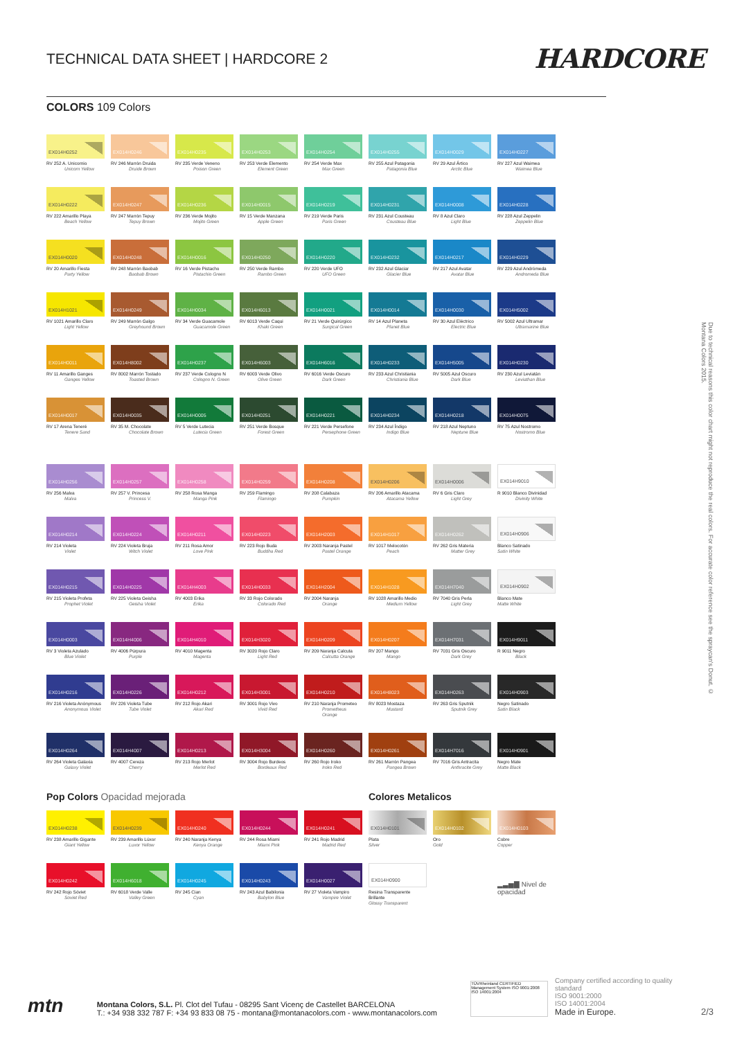TECHNICAL DATA SHEET | HARDCORE 2
HARDCORE
COLORS 109 Colors
EX014H0252
RV 252 A. Unicornio
Unicorn Yellow
EX014H0246
RV 246 Marrón Druida
Druide Brown
EX014H0235
RV 235 Verde Veneno
Poison Green
EX014H0253
RV 253 Verde Elemento
Element Green
EX014H0254
RV 254 Verde Max
Max Green
EX014H0255
RV 255 Azul Patagonia
Patagonia Blue
EX014H0029
RV 29 Azul Ártico
Arctic Blue
EX014H0227
RV 227 Azul Waimea
Waimea Blue
EX014H0222
RV 222 Amarillo Playa
Beach Yellow
EX014H0247
RV 247 Marrón Tepuy
Tepuy Brown
EX014H0236
RV 236 Verde Mojito
Mojito Green
EX014H0015
RV 15 Verde Manzana
Apple Green
EX014H0219
RV 219 Verde Paris
Paris Green
EX014H0231
RV 231 Azul Cousteau
Cousteau Blue
EX014H0008
RV 8 Azul Claro
Light Blue
EX014H0228
RV 228 Azul Zeppelin
Zeppelin Blue
EX014H0020
RV 20 Amarillo Fiesta
Party Yellow
EX014H0248
RV 248 Marrón Baobab
Baobab Brown
EX014H0016
RV 16 Verde Pistacho
Pistachio Green
EX014H0250
RV 250 Verde Rambo
Rambo Green
EX014H0220
RV 220 Verde UFO
UFO Green
EX014H0232
RV 232 Azul Glaciar
Glacier Blue
EX014H0217
RV 217 Azul Avatar
Avatar Blue
EX014H0229
RV 229 Azul Andrómeda
Andromeda Blue
EX014H1021
RV 1021 Amarillo Claro
Light Yellow
EX014H0249
RV 249 Marrón Galgo
Greyhound Brown
EX014H0034
RV 34 Verde Guacamole
Guacamole Green
EX014H6013
RV 6013 Verde Caqui
Khaki Green
EX014H0021
RV 21 Verde Quirúrgico
Surgical Green
EX014H0014
RV 14 Azul Planeta
Planet Blue
EX014H0030
RV 30 Azul Eléctrico
Electric Blue
EX014H5002
RV 5002 Azul Ultramar
Ultramarine Blue
EX014H0011
RV 11 Amarillo Ganges
Ganges Yellow
EX014H8002
RV 8002 Marrón Tostado
Toasted Brown
EX014H0237
RV 237 Verde Cologno N
Cologno N. Green
EX014H6003
RV 6003 Verde Olivo
Olive Green
EX014H6016
RV 6016 Verde Oscuro
Dark Green
EX014H0233
RV 233 Azul Christiania
Christiania Blue
EX014H5005
RV 5005 Azul Oscuro
Dark Blue
EX014H0230
RV 230 Azul Leviatán
Leviathan Blue
EX014H0017
RV 17 Arena Teneré
Tenere Sand
EX014H0035
RV 35 M. Chocolate
Chocolate Brown
EX014H0005
RV 5 Verde Lutecia
Lutecia Green
EX014H0251
RV 251 Verde Bosque
Forest Green
EX014H0221
RV 221 Verde Persefone
Persephone Green
EX014H0234
RV 234 Azul Índigo
Indigo Blue
EX014H0218
RV 218 Azul Neptuno
Neptune Blue
EX014H0075
RV 75 Azul Nostromo
Nostromo Blue
EX014H0256
RV 256 Malva
Malva
EX014H0257
RV 257 V. Princesa
Princess V.
EX014H0258
RV 258 Rosa Manga
Manga Pink
EX014H0259
RV 259 Flamingo
Flamingo
EX014H0208
RV 208 Calabaza
Pumpkin
EX014H0206
RV 206 Amarillo Atacama
Atacama Yellow
EX014H0006
RV 6 Gris Claro
Light Grey
EX014H9010
R 9010 Blanco Divinidad
Divinity White
EX014H0214
RV 214 Violeta
Violet
EX014H0224
RV 224 Violeta Bruja
Witch Violet
EX014H0211
RV 211 Rosa Amor
Love Pink
EX014H0223
RV 223 Rojo Buda
Buddha Red
EX014H2003
RV 2003 Naranja Pastel
Pastel Orange
EX014H1017
RV 1017 Melocotón
Peach
EX014H0262
RV 262 Gris Materia
Matter Grey
EX014H0906
Blanco Satinado
Satin White
EX014H0215
RV 215 Violeta Profeta
Prophet Violet
EX014H0225
RV 225 Violeta Geisha
Geisha Violet
EX014H4003
RV 4003 Erika
Erika
EX014H0033
RV 33 Rojo Colorado
Colorado Red
EX014H2004
RV 2004 Naranja
Orange
EX014H1028
RV 1028 Amarillo Medio
Medium Yellow
EX014H7040
RV 7040 Gris Perla
Light Grey
EX014H0902
Blanco Mate
Matte White
EX014H0003
RV 3 Violeta Azulado
Blue Violet
EX014H4006
RV 4006 Púrpura
Purple
EX014H4010
RV 4010 Magenta
Magenta
EX014H3020
RV 3020 Rojo Claro
Light Red
EX014H0209
RV 209 Naranja Calcuta
Calcutta Orange
EX014H0207
RV 207 Mango
Mango
EX014H7031
RV 7031 Gris Oscuro
Dark Grey
EX014H9011
R 9011 Negro
Black
EX014H0216
RV 216 Violeta Anónymous
Anonymous Violet
EX014H0226
RV 226 Violeta Tube
Tube Violet
EX014H0212
RV 212 Rojo Akari
Akari Red
EX014H3001
RV 3001 Rojo Vivo
Vivid Red
EX014H0210
RV 210 Naranja Prometeo
Prometheus Orange
EX014H8023
RV 8023 Mostaza
Mustard
EX014H0263
RV 263 Gris Sputnik
Sputnik Grey
EX014H0903
Negro Satinado
Satin Black
EX014H0264
RV 264 Violeta Galaxia
Galaxy Violet
EX014H4007
RV 4007 Cereza
Cherry
EX014H0213
RV 213 Rojo Merlot
Merlot Red
EX014H3004
RV 3004 Rojo Burdeos
Bordeaux Red
EX014H0260
RV 260 Rojo Iroko
Iroko Red
EX014H0261
RV 261 Marrón Pangea
Pangea Brown
EX014H7016
RV 7016 Gris Antracita
Anthracite Grey
EX014H0901
Negro Mate
Matte Black
Pop Colors Opacidad mejorada
EX014H0238
RV 238 Amarillo Gigante
Giant Yellow
EX014H0239
RV 239 Amarillo Lúxor
Luxor Yellow
EX014H0240
RV 240 Naranja Kenya
Kenya Orange
EX014H0244
RV 244 Rosa Miami
Miami Pink
EX014H0241
RV 241 Rojo Madrid
Madrid Red
EX014H0242
RV 242 Rojo Sóviet
Soviet Red
EX014H6018
RV 6018 Verde Valle
Valley Green
EX014H0245
RV 245 Cian
Cyan
EX014H0243
RV 243 Azul Babilonia
Babylon Blue
EX014H0027
RV 27 Violeta Vampiro
Vampire Violet
Colores Metalicos
EX014H0101
Plata
Silver
EX014H0102
Oro
Gold
EX014H0103
Cobre
Copper
EX014H0900
Resina Transparente Brillante
Glossy Transparent
▂▃▅▇ Nivel de opacidad
Due to technical reasons this color chart might not reproduce the real colors. For accurate color reference see the spraycan's Donut. © Montana Colors 2015.
mtn
Montana Colors, S.L. Pl. Clot del Tufau - 08295 Sant Vicenç de Castellet BARCELONA
T.: +34 938 332 787 F: +34 93 833 08 75 - montana@montanacolors.com - www.montanacolors.com
TÜVRheinland CERTIFIED
Management System ISO 9001:2008 ISO 14001:2004
Company certified according to quality standard
ISO 9001:2000
ISO 14001:2004
Made in Europe.
2/3